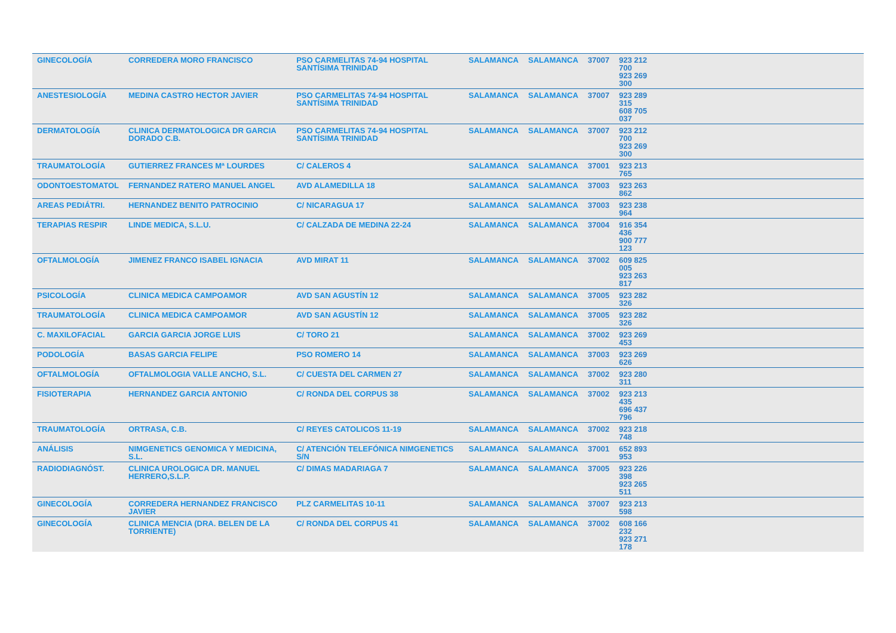| GINECOLOGÍA | CORREDERA MORO FRANCISCO | PSO CARMELITAS 74-94 HOSPITAL SANTÍSIMA TRINIDAD | SALAMANCA | SALAMANCA | 37007 | 923 212 700 923 269 300 | |
| ANESTESIOLOGÍA | MEDINA CASTRO HECTOR JAVIER | PSO CARMELITAS 74-94 HOSPITAL SANTÍSIMA TRINIDAD | SALAMANCA | SALAMANCA | 37007 | 923 289 315 608 705 037 | |
| DERMATOLOGÍA | CLINICA DERMATOLOGICA DR GARCIA DORADO C.B. | PSO CARMELITAS 74-94 HOSPITAL SANTÍSIMA TRINIDAD | SALAMANCA | SALAMANCA | 37007 | 923 212 700 923 269 300 | |
| TRAUMATOLOGÍA | GUTIERREZ FRANCES Mª LOURDES | C/ CALEROS 4 | SALAMANCA | SALAMANCA | 37001 | 923 213 765 | |
| ODONTOESTOMATOL | FERNANDEZ RATERO MANUEL ANGEL | AVD ALAMEDILLA 18 | SALAMANCA | SALAMANCA | 37003 | 923 263 862 | |
| AREAS PEDIÁTRI. | HERNANDEZ BENITO PATROCINIO | C/ NICARAGUA 17 | SALAMANCA | SALAMANCA | 37003 | 923 238 964 | |
| TERAPIAS RESPIR | LINDE MEDICA, S.L.U. | C/ CALZADA DE MEDINA 22-24 | SALAMANCA | SALAMANCA | 37004 | 916 354 436 900 777 123 | |
| OFTALMOLOGÍA | JIMENEZ FRANCO ISABEL IGNACIA | AVD MIRAT 11 | SALAMANCA | SALAMANCA | 37002 | 609 825 005 923 263 817 | |
| PSICOLOGÍA | CLINICA MEDICA CAMPOAMOR | AVD SAN AGUSTÍN 12 | SALAMANCA | SALAMANCA | 37005 | 923 282 326 | |
| TRAUMATOLOGÍA | CLINICA MEDICA CAMPOAMOR | AVD SAN AGUSTÍN 12 | SALAMANCA | SALAMANCA | 37005 | 923 282 326 | |
| C. MAXILOFACIAL | GARCIA GARCIA JORGE LUIS | C/ TORO 21 | SALAMANCA | SALAMANCA | 37002 | 923 269 453 | |
| PODOLOGÍA | BASAS GARCIA FELIPE | PSO ROMERO 14 | SALAMANCA | SALAMANCA | 37003 | 923 269 626 | |
| OFTALMOLOGÍA | OFTALMOLOGIA VALLE ANCHO, S.L. | C/ CUESTA DEL CARMEN 27 | SALAMANCA | SALAMANCA | 37002 | 923 280 311 | |
| FISIOTERAPIA | HERNANDEZ GARCIA ANTONIO | C/ RONDA DEL CORPUS 38 | SALAMANCA | SALAMANCA | 37002 | 923 213 435 696 437 796 | |
| TRAUMATOLOGÍA | ORTRASA, C.B. | C/ REYES CATOLICOS 11-19 | SALAMANCA | SALAMANCA | 37002 | 923 218 748 | |
| ANÁLISIS | NIMGENETICS GENOMICA Y MEDICINA, S.L. | C/ ATENCIÓN TELEFÓNICA NIMGENETICS S/N | SALAMANCA | SALAMANCA | 37001 | 652 893 953 | |
| RADIODIAGNÓST. | CLINICA UROLOGICA DR. MANUEL HERRERO,S.L.P. | C/ DIMAS MADARIAGA 7 | SALAMANCA | SALAMANCA | 37005 | 923 226 398 923 265 511 | |
| GINECOLOGÍA | CORREDERA HERNANDEZ FRANCISCO JAVIER | PLZ CARMELITAS 10-11 | SALAMANCA | SALAMANCA | 37007 | 923 213 598 | |
| GINECOLOGÍA | CLINICA MENCIA (DRA. BELEN DE LA TORRIENTE) | C/ RONDA DEL CORPUS 41 | SALAMANCA | SALAMANCA | 37002 | 608 166 232 923 271 178 | |